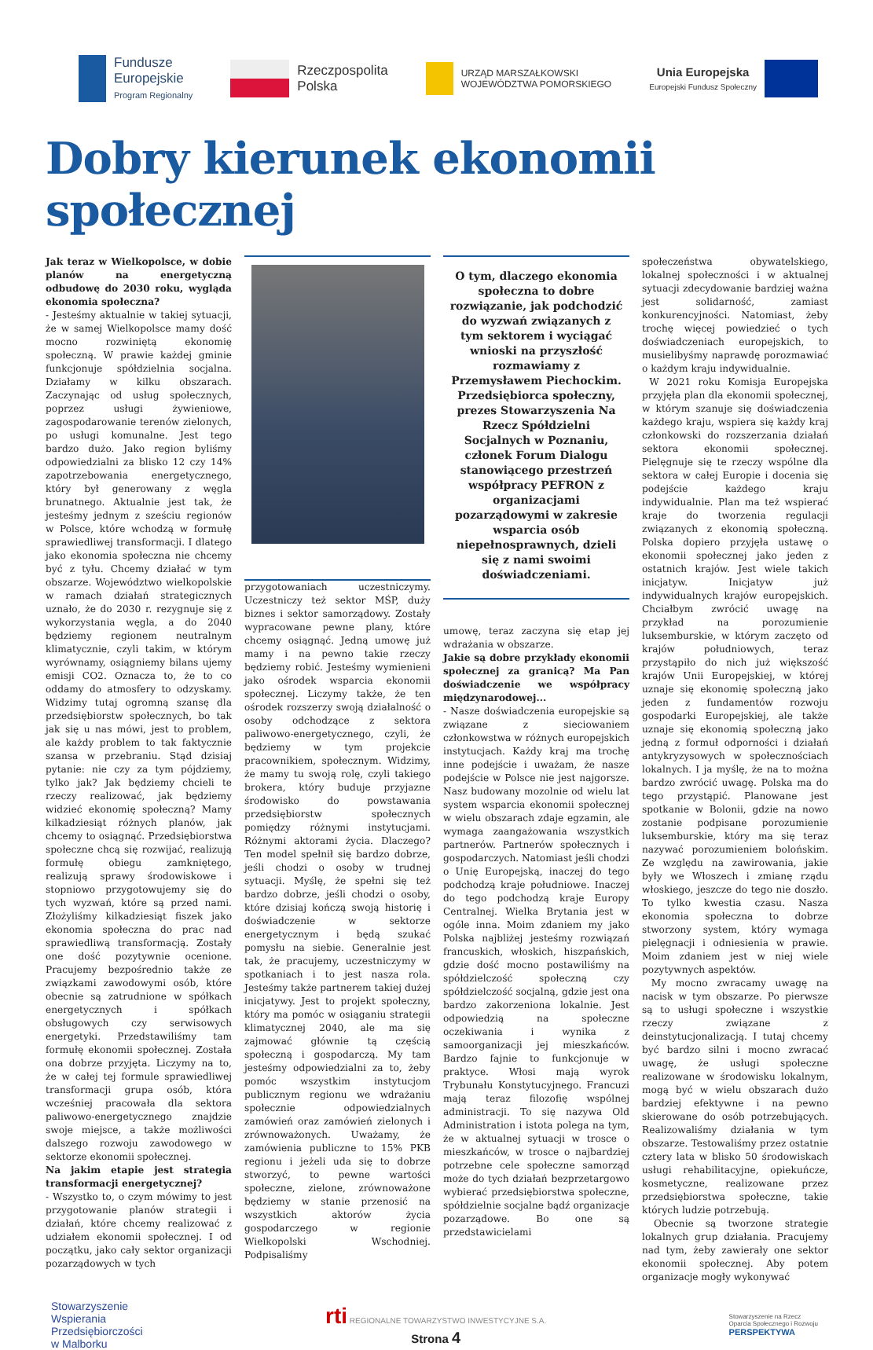Fundusze
Europejskie
Program Regionalny
Rzeczpospolita
Polska
URZĄD MARSZAŁKOWSKI
WOJEWÓDZTWA POMORSKIEGO
Unia Europejska
Europejski Fundusz Społeczny
Dobry kierunek ekonomii społecznej
Jak teraz w Wielkopolsce, w dobie planów na energetyczną odbudowę do 2030 roku, wygląda ekonomia społeczna?
- Jesteśmy aktualnie w takiej sytuacji, że w samej Wielkopolsce mamy dość mocno rozwiniętą ekonomię społeczną. W prawie każdej gminie funkcjonuje spółdzielnia socjalna. Działamy w kilku obszarach. Zaczynając od usług społecznych, poprzez usługi żywieniowe, zagospodarowanie terenów zielonych, po usługi komunalne. Jest tego bardzo dużo. Jako region byliśmy odpowiedzialni za blisko 12 czy 14% zapotrzebowania energetycznego, który był generowany z węgla brunatnego. Aktualnie jest tak, że jesteśmy jednym z sześciu regionów w Polsce, które wchodzą w formułę sprawiedliwej transformacji. I dlatego jako ekonomia społeczna nie chcemy być z tyłu. Chcemy działać w tym obszarze. Województwo wielkopolskie w ramach działań strategicznych uznało, że do 2030 r. rezygnuje się z wykorzystania węgla, a do 2040 będziemy regionem neutralnym klimatycznie, czyli takim, w którym wyrównamy, osiągniemy bilans ujemy emisji CO2. Oznacza to, że to co oddamy do atmosfery to odzyskamy. Widzimy tutaj ogromną szansę dla przedsiębiorstw społecznych, bo tak jak się u nas mówi, jest to problem, ale każdy problem to tak faktycznie szansa w przebraniu. Stąd dzisiaj pytanie: nie czy za tym pójdziemy, tylko jak? Jak będziemy chcieli te rzeczy realizować, jak będziemy widzieć ekonomię społeczną? Mamy kilkadziesiąt różnych planów, jak chcemy to osiągnąć. Przedsiębiorstwa społeczne chcą się rozwijać, realizują formułę obiegu zamkniętego, realizują sprawy środowiskowe i stopniowo przygotowujemy się do tych wyzwań, które są przed nami. Złożyliśmy kilkadziesiąt fiszek jako ekonomia społeczna do prac nad sprawiedliwą transformacją. Zostały one dość pozytywnie ocenione. Pracujemy bezpośrednio także ze związkami zawodowymi osób, które obecnie są zatrudnione w spółkach energetycznych i spółkach obsługowych czy serwisowych energetyki. Przedstawiliśmy tam formułę ekonomii społecznej. Została ona dobrze przyjęta. Liczymy na to, że w całej tej formule sprawiedliwej transformacji grupa osób, która wcześniej pracowała dla sektora paliwowo-energetycznego znajdzie swoje miejsce, a także możliwości dalszego rozwoju zawodowego w sektorze ekonomii społecznej.
Na jakim etapie jest strategia transformacji energetycznej?
- Wszystko to, o czym mówimy to jest przygotowanie planów strategii i działań, które chcemy realizować z udziałem ekonomii społecznej. I od początku, jako cały sektor organizacji pozarządowych w tych
przygotowaniach uczestniczymy. Uczestniczy też sektor MŚP, duży biznes i sektor samorządowy. Zostały wypracowane pewne plany, które chcemy osiągnąć. Jedną umowę już mamy i na pewno takie rzeczy będziemy robić. Jesteśmy wymienieni jako ośrodek wsparcia ekonomii społecznej. Liczymy także, że ten ośrodek rozszerzy swoją działalność o osoby odchodzące z sektora paliwowo-energetycznego, czyli, że będziemy w tym projekcie pracownikiem, społecznym. Widzimy, że mamy tu swoją rolę, czyli takiego brokera, który buduje przyjazne środowisko do powstawania przedsiębiorstw społecznych pomiędzy różnymi instytucjami. Różnymi aktorami życia. Dlaczego? Ten model spełnił się bardzo dobrze, jeśli chodzi o osoby w trudnej sytuacji. Myślę, że spełni się też bardzo dobrze, jeśli chodzi o osoby, które dzisiaj kończą swoją historię i doświadczenie w sektorze energetycznym i będą szukać pomysłu na siebie. Generalnie jest tak, że pracujemy, uczestniczymy w spotkaniach i to jest nasza rola. Jesteśmy także partnerem takiej dużej inicjatywy. Jest to projekt społeczny, który ma pomóc w osiąganiu strategii klimatycznej 2040, ale ma się zajmować głównie tą częścią społeczną i gospodarczą. My tam jesteśmy odpowiedzialni za to, żeby pomóc wszystkim instytucjom publicznym regionu we wdrażaniu społecznie odpowiedzialnych zamówień oraz zamówień zielonych i zrównoważonych. Uważamy, że zamówienia publiczne to 15% PKB regionu i jeżeli uda się to dobrze stworzyć, to pewne wartości społeczne, zielone, zrównoważone będziemy w stanie przenosić na wszystkich aktorów życia gospodarczego w regionie Wielkopolski Wschodniej. Podpisaliśmy
O tym, dlaczego ekonomia społeczna to dobre rozwiązanie, jak podchodzić do wyzwań związanych z tym sektorem i wyciągać wnioski na przyszłość rozmawiamy z Przemysławem Piechockim. Przedsiębiorca społeczny, prezes Stowarzyszenia Na Rzecz Spółdzielni Socjalnych w Poznaniu, członek Forum Dialogu stanowiącego przestrzeń współpracy PEFRON z organizacjami pozarządowymi w zakresie wsparcia osób niepełnosprawnych, dzieli się z nami swoimi doświadczeniami.
umowę, teraz zaczyna się etap jej wdrażania w obszarze.
Jakie są dobre przykłady ekonomii społecznej za granicą? Ma Pan doświadczenie we współpracy międzynarodowej...
- Nasze doświadczenia europejskie są związane z sieciowaniem członkowstwa w różnych europejskich instytucjach. Każdy kraj ma trochę inne podejście i uważam, że nasze podejście w Polsce nie jest najgorsze. Nasz budowany mozolnie od wielu lat system wsparcia ekonomii społecznej w wielu obszarach zdaje egzamin, ale wymaga zaangażowania wszystkich partnerów. Partnerów społecznych i gospodarczych. Natomiast jeśli chodzi o Unię Europejską, inaczej do tego podchodzą kraje południowe. Inaczej do tego podchodzą kraje Europy Centralnej. Wielka Brytania jest w ogóle inna. Moim zdaniem my jako Polska najbliżej jesteśmy rozwiązań francuskich, włoskich, hiszpańskich, gdzie dość mocno postawiliśmy na spółdzielczość społeczną czy spółdzielczość socjalną, gdzie jest ona bardzo zakorzeniona lokalnie. Jest odpowiedzią na społeczne oczekiwania i wynika z samoorganizacji jej mieszkańców. Bardzo fajnie to funkcjonuje w praktyce. Włosi mają wyrok Trybunału Konstytucyjnego. Francuzi mają teraz filozofię wspólnej administracji. To się nazywa Old Administration i istota polega na tym, że w aktualnej sytuacji w trosce o mieszkańców, w trosce o najbardziej potrzebne cele społeczne samorząd może do tych działań bezprzetargowo wybierać przedsiębiorstwa społeczne, spółdzielnie socjalne bądź organizacje pozarządowe. Bo one są przedstawicielami
społeczeństwa obywatelskiego, lokalnej społeczności i w aktualnej sytuacji zdecydowanie bardziej ważna jest solidarność, zamiast konkurencyjności. Natomiast, żeby trochę więcej powiedzieć o tych doświadczeniach europejskich, to musielibyśmy naprawdę porozmawiać o każdym kraju indywidualnie.
W 2021 roku Komisja Europejska przyjęła plan dla ekonomii społecznej, w którym szanuje się doświadczenia każdego kraju, wspiera się każdy kraj członkowski do rozszerzania działań sektora ekonomii społecznej. Pielęgnuje się te rzeczy wspólne dla sektora w całej Europie i docenia się podejście każdego kraju indywidualnie. Plan ma też wspierać kraje do tworzenia regulacji związanych z ekonomią społeczną. Polska dopiero przyjęła ustawę o ekonomii społecznej jako jeden z ostatnich krajów. Jest wiele takich inicjatyw. Inicjatyw już indywidualnych krajów europejskich. Chciałbym zwrócić uwagę na przykład na porozumienie luksemburskie, w którym zaczęto od krajów południowych, teraz przystąpiło do nich już większość krajów Unii Europejskiej, w której uznaje się ekonomię społeczną jako jeden z fundamentów rozwoju gospodarki Europejskiej, ale także uznaje się ekonomią społeczną jako jedną z formuł odporności i działań antykryzysowych w społecznościach lokalnych. I ja myślę, że na to można bardzo zwrócić uwagę. Polska ma do tego przystąpić. Planowane jest spotkanie w Bolonii, gdzie na nowo zostanie podpisane porozumienie luksemburskie, który ma się teraz nazywać porozumieniem bolońskim. Ze względu na zawirowania, jakie były we Włoszech i zmianę rządu włoskiego, jeszcze do tego nie doszło. To tylko kwestia czasu. Nasza ekonomia społeczna to dobrze stworzony system, który wymaga pielęgnacji i odniesienia w prawie. Moim zdaniem jest w niej wiele pozytywnych aspektów.
My mocno zwracamy uwagę na nacisk w tym obszarze. Po pierwsze są to usługi społeczne i wszystkie rzeczy związane z deinstytucjonalizacją. I tutaj chcemy być bardzo silni i mocno zwracać uwagę, że usługi społeczne realizowane w środowisku lokalnym, mogą być w wielu obszarach dużo bardziej efektywne i na pewno skierowane do osób potrzebujących. Realizowaliśmy działania w tym obszarze. Testowaliśmy przez ostatnie cztery lata w blisko 50 środowiskach usługi rehabilitacyjne, opiekuńcze, kosmetyczne, realizowane przez przedsiębiorstwa społeczne, takie których ludzie potrzebują.
Obecnie są tworzone strategie lokalnych grup działania. Pracujemy nad tym, żeby zawierały one sektor ekonomii społecznej. Aby potem organizacje mogły wykonywać
Stowarzyszenie
Wspierania
Przedsiębiorczości
w Malborku
rti REGIONALNE TOWARZYSTWO INWESTYCYJNE S.A.
Strona 4
Stowarzyszenie na Rzecz
Oparcia Społecznego i Rozwoju
PERSPEKTYWA